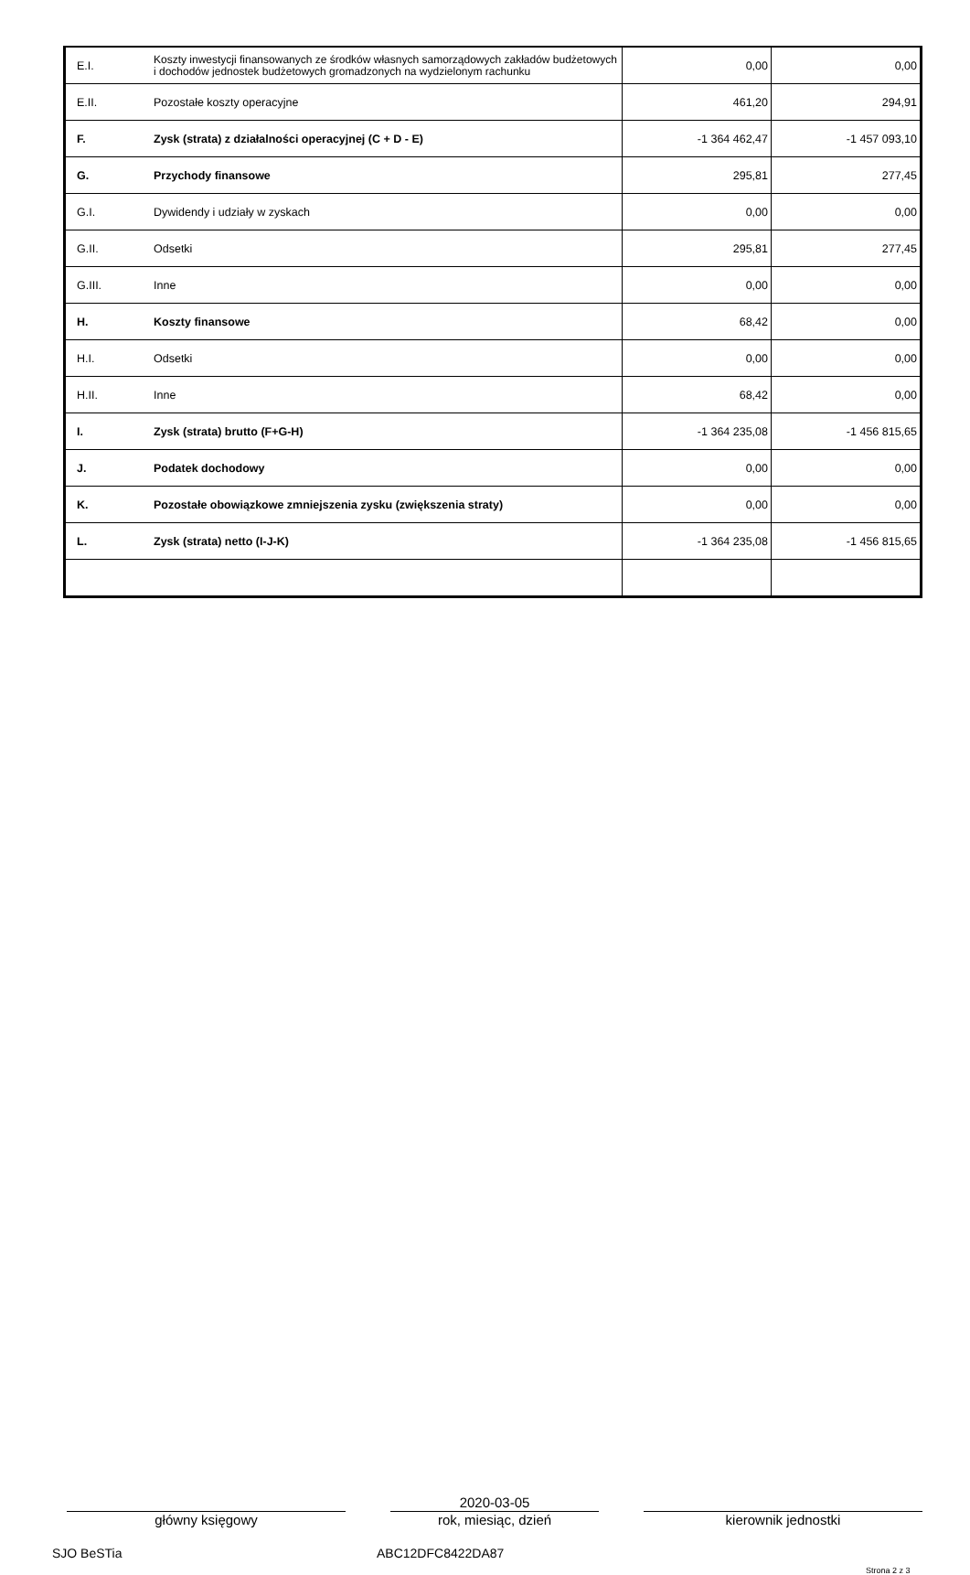| E.I. | Koszty inwestycji finansowanych ze środków własnych samorządowych zakładów budżetowych i dochodów jednostek budżetowych gromadzonych na wydzielonym rachunku | 0,00 | 0,00 |
| E.II. | Pozostałe koszty operacyjne | 461,20 | 294,91 |
| F. | Zysk (strata) z działalności operacyjnej (C + D - E) | -1 364 462,47 | -1 457 093,10 |
| G. | Przychody finansowe | 295,81 | 277,45 |
| G.I. | Dywidendy i udziały w zyskach | 0,00 | 0,00 |
| G.II. | Odsetki | 295,81 | 277,45 |
| G.III. | Inne | 0,00 | 0,00 |
| H. | Koszty finansowe | 68,42 | 0,00 |
| H.I. | Odsetki | 0,00 | 0,00 |
| H.II. | Inne | 68,42 | 0,00 |
| I. | Zysk (strata) brutto (F+G-H) | -1 364 235,08 | -1 456 815,65 |
| J. | Podatek dochodowy | 0,00 | 0,00 |
| K. | Pozostałe obowiązkowe zmniejszenia zysku (zwiększenia straty) | 0,00 | 0,00 |
| L. | Zysk (strata) netto (I-J-K) | -1 364 235,08 | -1 456 815,65 |
główny księgowy
2020-03-05
rok, miesiąc, dzień
kierownik jednostki
SJO BeSTia ABC12DFC8422DA87 Strona 2 z 3